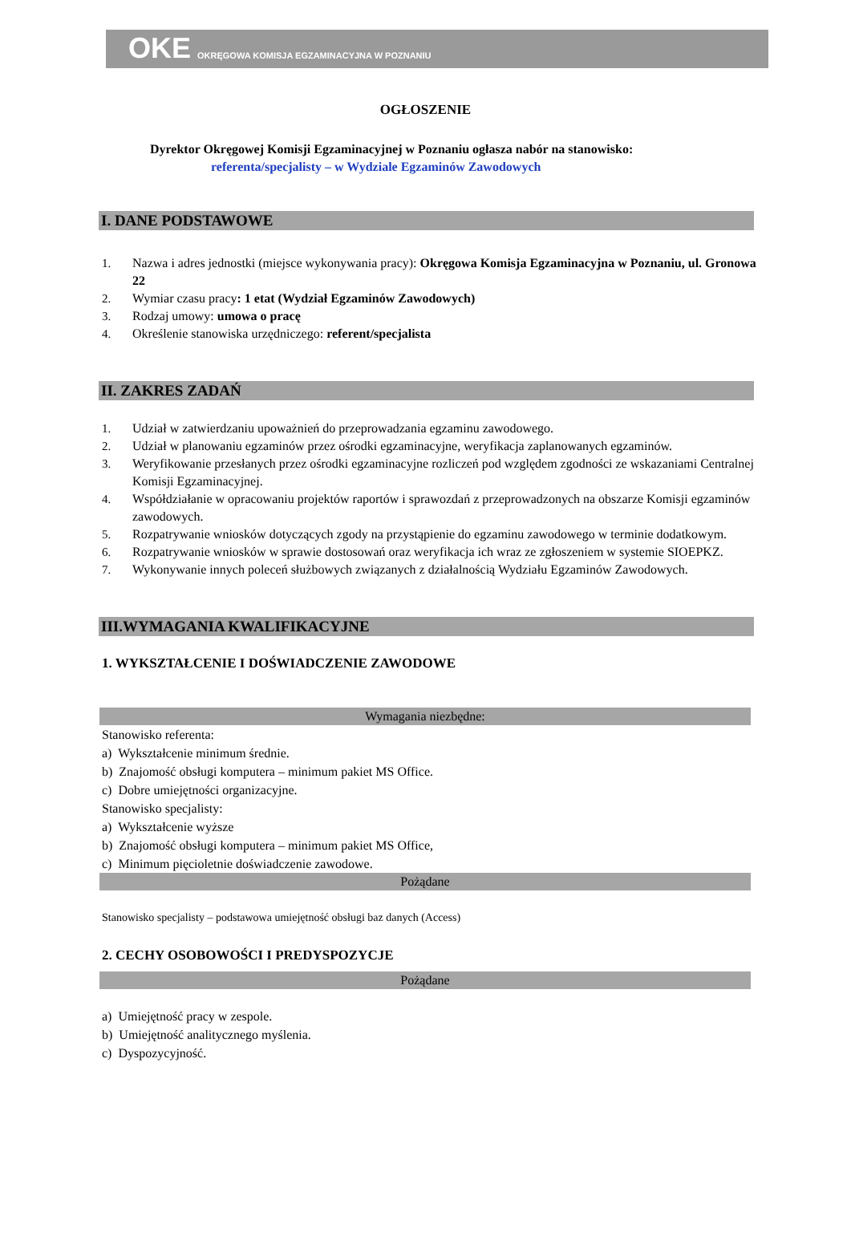OKE OKRĘGOWA KOMISJA EGZAMINACYJNA W POZNANIU
OGŁOSZENIE
Dyrektor Okręgowej Komisji Egzaminacyjnej w Poznaniu ogłasza nabór na stanowisko:
referenta/specjalisty – w Wydziale Egzaminów Zawodowych
I. DANE PODSTAWOWE
1. Nazwa i adres jednostki (miejsce wykonywania pracy): Okręgowa Komisja Egzaminacyjna w Poznaniu, ul. Gronowa 22
2. Wymiar czasu pracy: 1 etat (Wydział Egzaminów Zawodowych)
3. Rodzaj umowy: umowa o pracę
4. Określenie stanowiska urzędniczego: referent/specjalista
II. ZAKRES ZADAŃ
1. Udział w zatwierdzaniu upoważnień do przeprowadzania egzaminu zawodowego.
2. Udział w planowaniu egzaminów przez ośrodki egzaminacyjne, weryfikacja zaplanowanych egzaminów.
3. Weryfikowanie przesłanych przez ośrodki egzaminacyjne rozliczeń pod względem zgodności ze wskazaniami Centralnej Komisji Egzaminacyjnej.
4. Współdziałanie w opracowaniu projektów raportów i sprawozdań z przeprowadzonych na obszarze Komisji egzaminów zawodowych.
5. Rozpatrywanie wniosków dotyczących zgody na przystąpienie do egzaminu zawodowego w terminie dodatkowym.
6. Rozpatrywanie wniosków w sprawie dostosowań oraz weryfikacja ich wraz ze zgłoszeniem w systemie SIOEPKZ.
7. Wykonywanie innych poleceń służbowych związanych z działalnością Wydziału Egzaminów Zawodowych.
III.WYMAGANIA KWALIFIKACYJNE
1. WYKSZTAŁCENIE I DOŚWIADCZENIE ZAWODOWE
Wymagania niezbędne:
Stanowisko referenta:
a) Wykształcenie minimum średnie.
b) Znajomość obsługi komputera – minimum pakiet MS Office.
c) Dobre umiejętności organizacyjne.
Stanowisko specjalisty:
a) Wykształcenie wyższe
b) Znajomość obsługi komputera – minimum pakiet MS Office,
c) Minimum pięcioletnie doświadczenie zawodowe.
Pożądane
Stanowisko specjalisty – podstawowa umiejętność obsługi baz danych (Access)
2. CECHY OSOBOWOŚCI I PREDYSPOZYCJE
Pożądane
a) Umiejętność pracy w zespole.
b) Umiejętność analitycznego myślenia.
c) Dyspozycyjność.